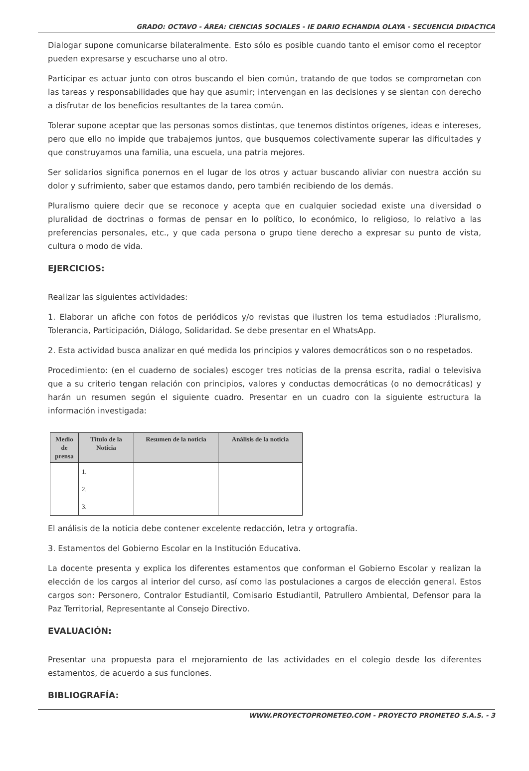GRADO: OCTAVO - ÁREA: CIENCIAS SOCIALES - IE DARIO ECHANDIA OLAYA - SECUENCIA DIDACTICA
Dialogar supone comunicarse bilateralmente. Esto sólo es posible cuando tanto el emisor como el receptor pueden expresarse y escucharse uno al otro.
Participar es actuar junto con otros buscando el bien común, tratando de que todos se comprometan con las tareas y responsabilidades que hay que asumir; intervengan en las decisiones y se sientan con derecho a disfrutar de los beneficios resultantes de la tarea común.
Tolerar supone aceptar que las personas somos distintas, que tenemos distintos orígenes, ideas e intereses, pero que ello no impide que trabajemos juntos, que busquemos colectivamente superar las dificultades y que construyamos una familia, una escuela, una patria mejores.
Ser solidarios significa ponernos en el lugar de los otros y actuar buscando aliviar con nuestra acción su dolor y sufrimiento, saber que estamos dando, pero también recibiendo de los demás.
Pluralismo quiere decir que se reconoce y acepta que en cualquier sociedad existe una diversidad o pluralidad de doctrinas o formas de pensar en lo político, lo económico, lo religioso, lo relativo a las preferencias personales, etc., y que cada persona o grupo tiene derecho a expresar su punto de vista, cultura o modo de vida.
EJERCICIOS:
Realizar las siguientes actividades:
1. Elaborar un afiche con fotos de periódicos y/o revistas que ilustren los tema estudiados :Pluralismo, Tolerancia, Participación, Diálogo, Solidaridad. Se debe presentar en el WhatsApp.
2. Esta actividad busca analizar en qué medida los principios y valores democráticos son o no respetados.
Procedimiento: (en el cuaderno de sociales) escoger tres noticias de la prensa escrita, radial o televisiva que a su criterio tengan relación con principios, valores y conductas democráticas (o no democráticas) y harán un resumen según el siguiente cuadro. Presentar en un cuadro con la siguiente estructura la información investigada:
| Medio de prensa | Título de la Noticia | Resumen de la noticia | Análisis de la noticia |
| --- | --- | --- | --- |
| | 1. 2. 3. | | |
El análisis de la noticia debe contener excelente redacción, letra y ortografía.
3. Estamentos del Gobierno Escolar en la Institución Educativa.
La docente presenta y explica los diferentes estamentos que conforman el Gobierno Escolar y realizan la elección de los cargos al interior del curso, así como las postulaciones a cargos de elección general. Estos cargos son: Personero, Contralor Estudiantil, Comisario Estudiantil, Patrullero Ambiental, Defensor para la Paz Territorial, Representante al Consejo Directivo.
EVALUACIÓN:
Presentar una propuesta para el mejoramiento de las actividades en el colegio desde los diferentes estamentos, de acuerdo a sus funciones.
BIBLIOGRAFÍA:
WWW.PROYECTOPROMETEO.COM - PROYECTO PROMETEO S.A.S. - 3